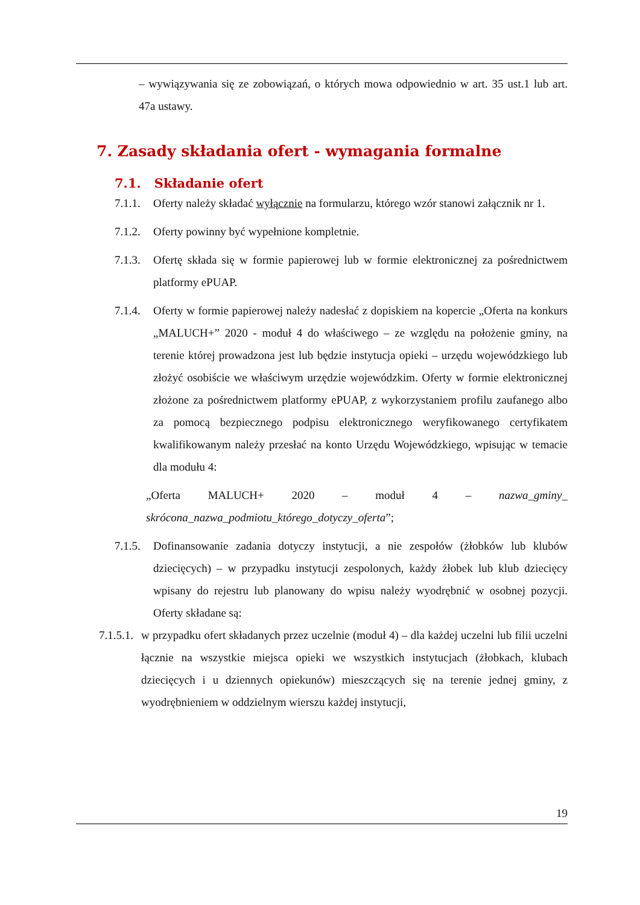– wywiązywania się ze zobowiązań, o których mowa odpowiednio w art. 35 ust.1 lub art. 47a ustawy.
7. Zasady składania ofert - wymagania formalne
7.1. Składanie ofert
7.1.1.
Oferty należy składać wyłącznie na formularzu, którego wzór stanowi załącznik nr 1.
7.1.2.
Oferty powinny być wypełnione kompletnie.
7.1.3.
Ofertę składa się w formie papierowej lub w formie elektronicznej za pośrednictwem platformy ePUAP.
7.1.4.
Oferty w formie papierowej należy nadesłać z dopiskiem na kopercie „Oferta na konkurs „MALUCH+” 2020 - moduł 4 do właściwego – ze względu na położenie gminy, na terenie której prowadzona jest lub będzie instytucja opieki – urzędu wojewódzkiego lub złożyć osobiście we właściwym urzędzie wojewódzkim. Oferty w formie elektronicznej złożone za pośrednictwem platformy ePUAP, z wykorzystaniem profilu zaufanego albo za pomocą bezpiecznego podpisu elektronicznego weryfikowanego certyfikatem kwalifikowanym należy przesłać na konto Urzędu Wojewódzkiego, wpisując w temacie dla modułu 4:
„Oferta MALUCH+ 2020 – moduł 4 – nazwa_gminy_ skrócona_nazwa_podmiotu_którego_dotyczy_oferta”;
7.1.5.
Dofinansowanie zadania dotyczy instytucji, a nie zespołów (żłobków lub klubów dziecięcych) – w przypadku instytucji zespolonych, każdy żłobek lub klub dziecięcy wpisany do rejestru lub planowany do wpisu należy wyodrębnić w osobnej pozycji. Oferty składane są:
7.1.5.1.
w przypadku ofert składanych przez uczelnie (moduł 4) – dla każdej uczelni lub filii uczelni łącznie na wszystkie miejsca opieki we wszystkich instytucjach (żłobkach, klubach dziecięcych i u dziennych opiekunów) mieszczących się na terenie jednej gminy, z wyodrębnieniem w oddzielnym wierszu każdej instytucji,
19